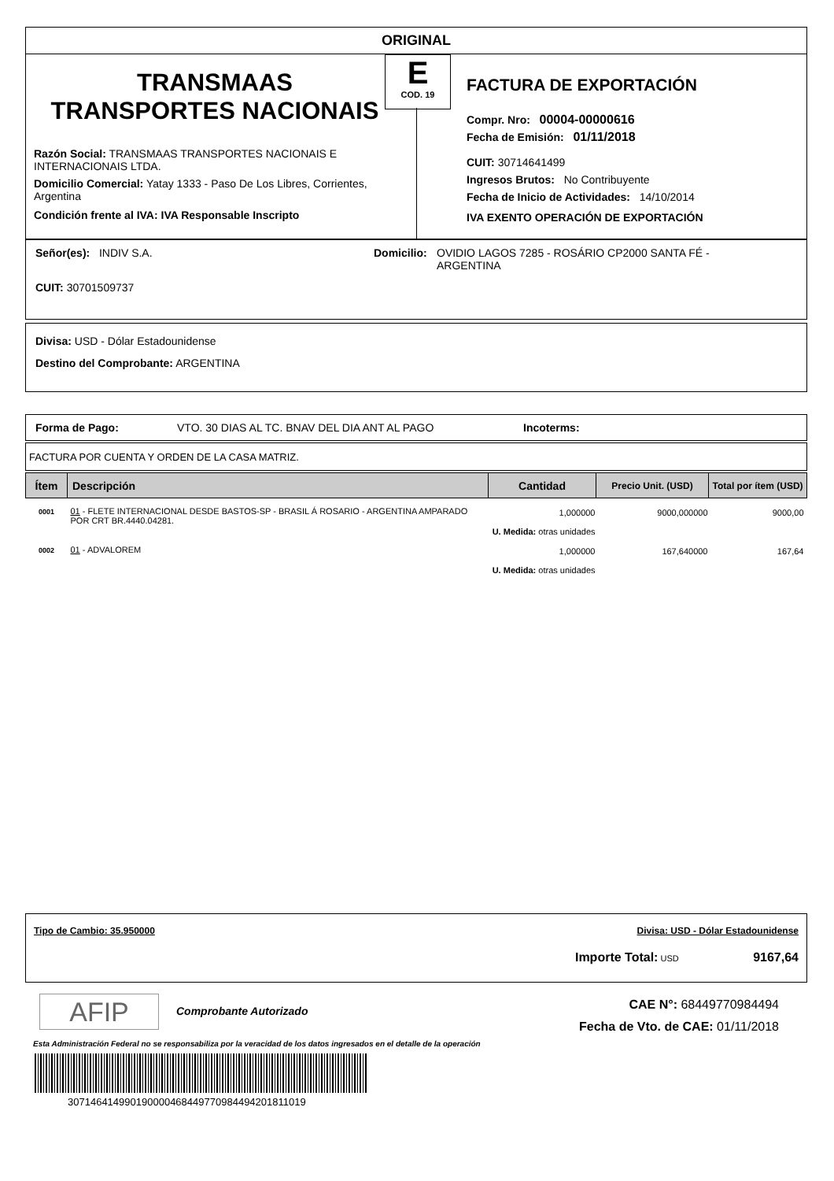ORIGINAL
E
COD. 19
TRANSMAAS
TRANSPORTES NACIONAIS
Razón Social: TRANSMAAS TRANSPORTES NACIONAIS E INTERNACIONAIS LTDA.
Domicilio Comercial: Yatay 1333 - Paso De Los Libres, Corrientes, Argentina
Condición frente al IVA: IVA Responsable Inscripto
FACTURA DE EXPORTACIÓN
Compr. Nro: 00004-00000616
Fecha de Emisión: 01/11/2018
CUIT: 30714641499
Ingresos Brutos: No Contribuyente
Fecha de Inicio de Actividades: 14/10/2014
IVA EXENTO OPERACIÓN DE EXPORTACIÓN
Señor(es): INDIV S.A. Domicilio:
OVIDIO LAGOS 7285 - ROSÁRIO CP2000 SANTA FÉ - ARGENTINA
CUIT: 30701509737
Divisa: USD - Dólar Estadounidense
Destino del Comprobante: ARGENTINA
Forma de Pago: VTO. 30 DIAS AL TC. BNAV DEL DIA ANT AL PAGO Incoterms:
FACTURA POR CUENTA Y ORDEN DE LA CASA MATRIZ.
| Ítem | Descripción | Cantidad | Precio Unit. (USD) | Total por ítem (USD) |
| --- | --- | --- | --- | --- |
| 0001 | 01 - FLETE INTERNACIONAL DESDE BASTOS-SP - BRASIL Á ROSARIO - ARGENTINA AMPARADO POR CRT BR.4440.04281. | 1,000000 U. Medida: otras unidades | 9000,000000 | 9000,00 |
| 0002 | 01 - ADVALOREM | 1,000000 U. Medida: otras unidades | 167,640000 | 167,64 |
Tipo de Cambio: 35.950000 Divisa: USD - Dólar Estadounidense
Importe Total: USD 9167,64
AFIP Comprobante Autorizado
CAE N°: 68449770984494
Fecha de Vto. de CAE: 01/11/2018
Esta Administración Federal no se responsabiliza por la veracidad de los datos ingresados en el detalle de la operación
307146414990190000468449770984494201811019